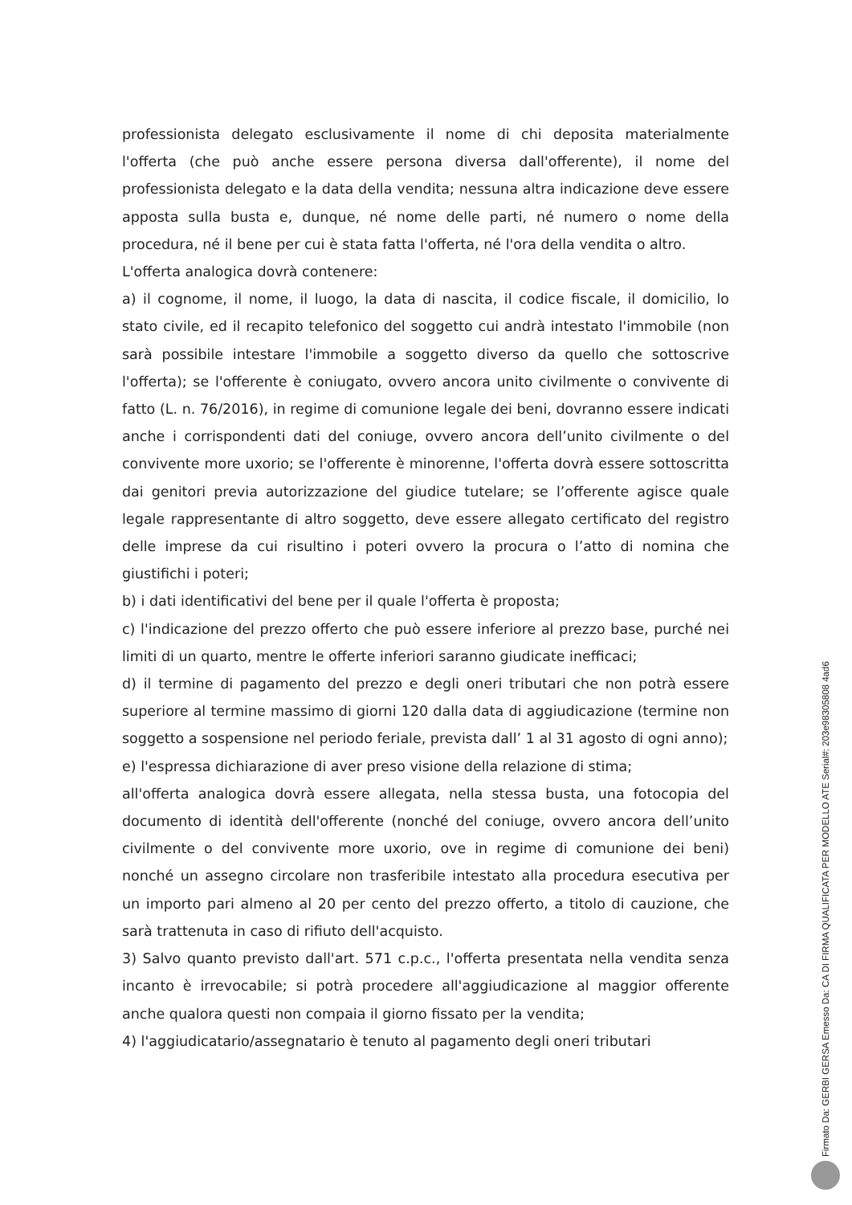professionista delegato esclusivamente il nome di chi deposita materialmente l'offerta (che può anche essere persona diversa dall'offerente), il nome del professionista delegato e la data della vendita; nessuna altra indicazione deve essere apposta sulla busta e, dunque, né nome delle parti, né numero o nome della procedura, né il bene per cui è stata fatta l'offerta, né l'ora della vendita o altro.
L'offerta analogica dovrà contenere:
a) il cognome, il nome, il luogo, la data di nascita, il codice fiscale, il domicilio, lo stato civile, ed il recapito telefonico del soggetto cui andrà intestato l'immobile (non sarà possibile intestare l'immobile a soggetto diverso da quello che sottoscrive l'offerta); se l'offerente è coniugato, ovvero ancora unito civilmente o convivente di fatto (L. n. 76/2016), in regime di comunione legale dei beni, dovranno essere indicati anche i corrispondenti dati del coniuge, ovvero ancora dell’unito civilmente o del convivente more uxorio; se l'offerente è minorenne, l'offerta dovrà essere sottoscritta dai genitori previa autorizzazione del giudice tutelare; se l’offerente agisce quale legale rappresentante di altro soggetto, deve essere allegato certificato del registro delle imprese da cui risultino i poteri ovvero la procura o l’atto di nomina che giustifichi i poteri;
b) i dati identificativi del bene per il quale l'offerta è proposta;
c) l'indicazione del prezzo offerto che può essere inferiore al prezzo base, purché nei limiti di un quarto, mentre le offerte inferiori saranno giudicate inefficaci;
d) il termine di pagamento del prezzo e degli oneri tributari che non potrà essere superiore al termine massimo di giorni 120 dalla data di aggiudicazione (termine non soggetto a sospensione nel periodo feriale, prevista dall’ 1 al 31 agosto di ogni anno);
e) l'espressa dichiarazione di aver preso visione della relazione di stima;
all'offerta analogica dovrà essere allegata, nella stessa busta, una fotocopia del documento di identità dell'offerente (nonché del coniuge, ovvero ancora dell’unito civilmente o del convivente more uxorio, ove in regime di comunione dei beni) nonché un assegno circolare non trasferibile intestato alla procedura esecutiva per un importo pari almeno al 20 per cento del prezzo offerto, a titolo di cauzione, che sarà trattenuta in caso di rifiuto dell'acquisto.
3) Salvo quanto previsto dall'art. 571 c.p.c., l'offerta presentata nella vendita senza incanto è irrevocabile; si potrà procedere all'aggiudicazione al maggior offerente anche qualora questi non compaia il giorno fissato per la vendita;
4) l'aggiudicatario/assegnatario è tenuto al pagamento degli oneri tributari
Firmato Da: GERBI GERSA Emesso Da: CA DI FIRMA QUALIFICATA PER MODELLO ATE Serial#: 203e98305808 4ad6